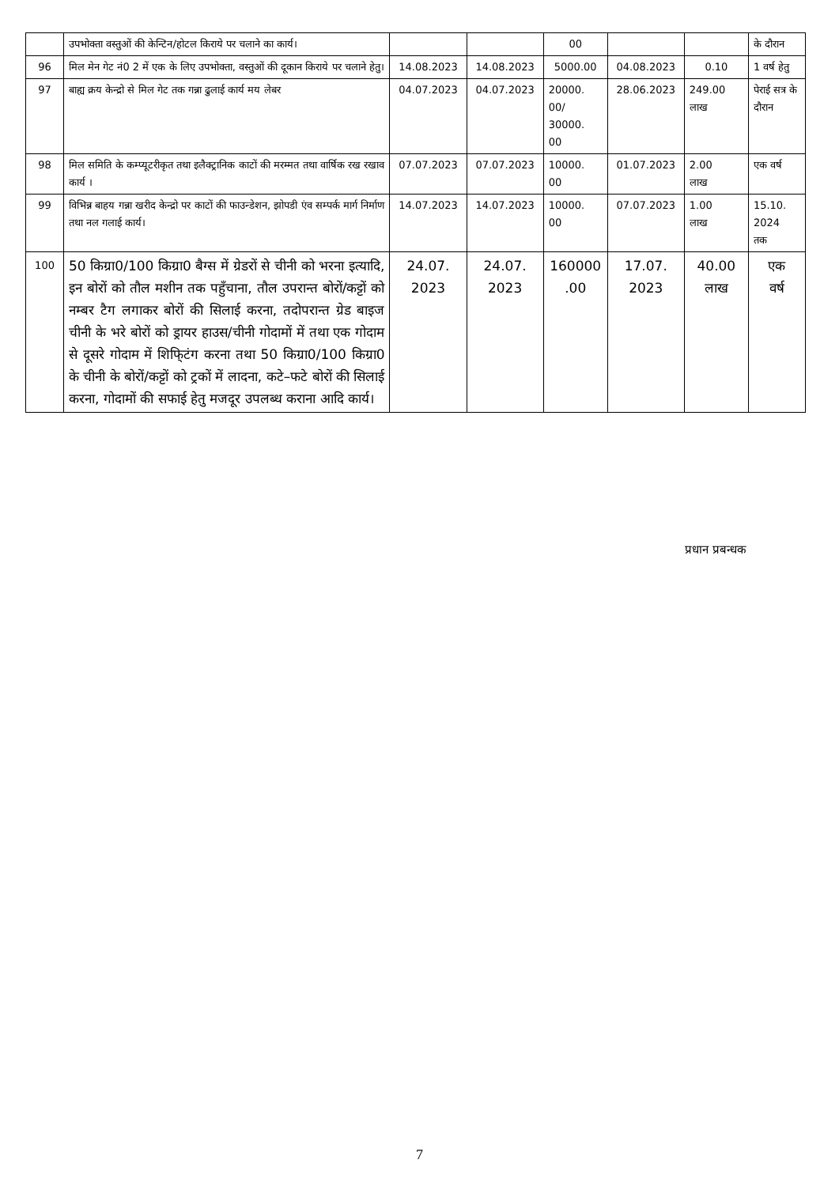| | उपभोक्ता वस्तुओं की केन्टिन/होटल किराये पर चलाने का कार्य। | | | 00 | | | के दौरान |
| 96 | मिल मेन गेट नं0 2 में एक के लिए उपभोक्ता, वस्तुओं की दूकान किराये पर चलाने हेतु। | 14.08.2023 | 14.08.2023 | 5000.00 | 04.08.2023 | 0.10 | 1 वर्ष हेतु |
| 97 | बाह्य क्रय केन्द्रो से मिल गेट तक गन्ना ढुलाई कार्य मय लेबर | 04.07.2023 | 04.07.2023 | 20000. 00/ 30000. 00 | 28.06.2023 | 249.00 लाख | पेराई सत्र के दौरान |
| 98 | मिल समिति के कम्प्यूटरीकृत तथा इलैक्ट्रानिक काटों की मरम्मत तथा वार्षिक रख रखाव कार्य । | 07.07.2023 | 07.07.2023 | 10000. 00 | 01.07.2023 | 2.00 लाख | एक वर्ष |
| 99 | विभिन्न बाहय गन्ना खरीद केन्द्रो पर काटों की फाउन्डेशन, झोपडी एंव सम्पर्क मार्ग निर्माण तथा नल गलाई कार्य। | 14.07.2023 | 14.07.2023 | 10000. 00 | 07.07.2023 | 1.00 लाख | 15.10. 2024 तक |
| 100 | 50 किग्रा0/100 किग्रा0 बैग्स में ग्रेडरों से चीनी को भरना इत्यादि, इन बोरों को तौल मशीन तक पहुँचाना, तौल उपरान्त बोरों/कट्टों को नम्बर टैग लगाकर बोरों की सिलाई करना, तदोपरान्त ग्रेड बाइज चीनी के भरे बोरों को ड्रायर हाउस/चीनी गोदामों में तथा एक गोदाम से दूसरे गोदाम में शिफि्टंग करना तथा 50 किग्रा0/100 किग्रा0 के चीनी के बोरों/कट्टों को ट्रकों में लादना, कटे–फटे बोरों की सिलाई करना, गोदामों की सफाई हेतु मजदूर उपलब्ध कराना आदि कार्य। | 24.07. 2023 | 24.07. 2023 | 160000 .00 | 17.07. 2023 | 40.00 लाख | एक वर्ष |
प्रधान प्रबन्धक
7